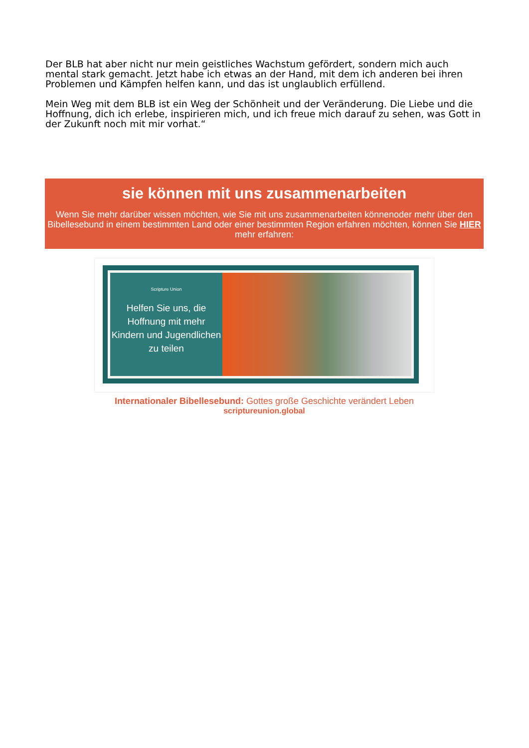Der BLB hat aber nicht nur mein geistliches Wachstum gefördert, sondern mich auch mental stark gemacht. Jetzt habe ich etwas an der Hand, mit dem ich anderen bei ihren Problemen und Kämpfen helfen kann, und das ist unglaublich erfüllend.
Mein Weg mit dem BLB ist ein Weg der Schönheit und der Veränderung. Die Liebe und die Hoffnung, dich ich erlebe, inspirieren mich, und ich freue mich darauf zu sehen, was Gott in der Zukunft noch mit mir vorhat.“
sie können mit uns zusammenarbeiten
Wenn Sie mehr darüber wissen möchten, wie Sie mit uns zusammenarbeiten könnenoder mehr über den Bibellesebund in einem bestimmten Land oder einer bestimmten Region erfahren möchten, können Sie HIER mehr erfahren:
Scripture Union
Helfen Sie uns, die Hoffnung mit mehr Kindern und Jugendlichen zu teilen
Internationaler Bibellesebund: Gottes große Geschichte verändert Leben
scriptureunion.global